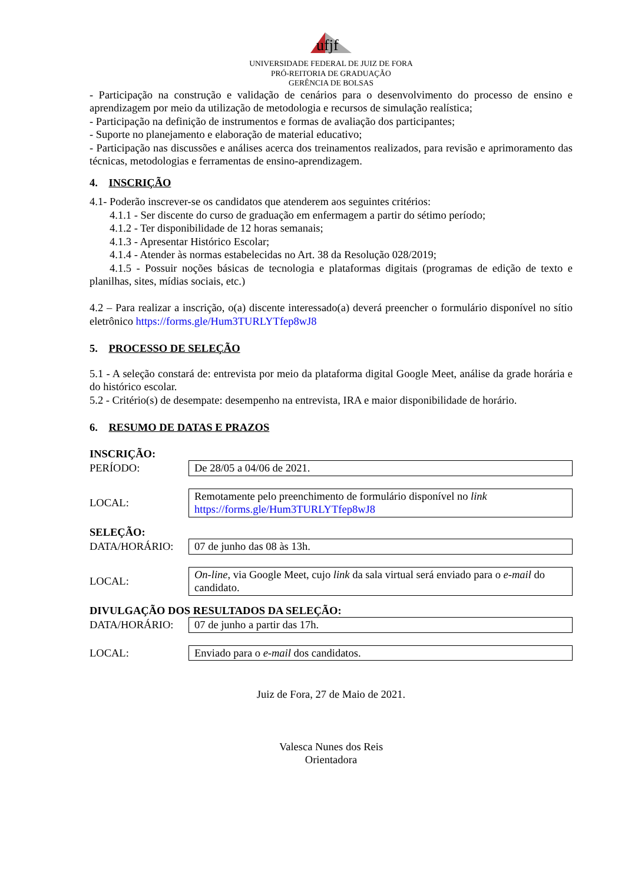ufjf
UNIVERSIDADE FEDERAL DE JUIZ DE FORA
PRÓ-REITORIA DE GRADUAÇÃO
GERÊNCIA DE BOLSAS
- Participação na construção e validação de cenários para o desenvolvimento do processo de ensino e aprendizagem por meio da utilização de metodologia e recursos de simulação realística;
- Participação na definição de instrumentos e formas de avaliação dos participantes;
- Suporte no planejamento e elaboração de material educativo;
- Participação nas discussões e análises acerca dos treinamentos realizados, para revisão e aprimoramento das técnicas, metodologias e ferramentas de ensino-aprendizagem.
4. INSCRIÇÃO
4.1- Poderão inscrever-se os candidatos que atenderem aos seguintes critérios:
4.1.1 - Ser discente do curso de graduação em enfermagem a partir do sétimo período;
4.1.2 - Ter disponibilidade de 12 horas semanais;
4.1.3 - Apresentar Histórico Escolar;
4.1.4 - Atender às normas estabelecidas no Art. 38 da Resolução 028/2019;
4.1.5 - Possuir noções básicas de tecnologia e plataformas digitais (programas de edição de texto e planilhas, sites, mídias sociais, etc.)
4.2 – Para realizar a inscrição, o(a) discente interessado(a) deverá preencher o formulário disponível no sítio eletrônico https://forms.gle/Hum3TURLYTfep8wJ8
5. PROCESSO DE SELEÇÃO
5.1 - A seleção constará de: entrevista por meio da plataforma digital Google Meet, análise da grade horária e do histórico escolar.
5.2 - Critério(s) de desempate: desempenho na entrevista, IRA e maior disponibilidade de horário.
6. RESUMO DE DATAS E PRAZOS
INSCRIÇÃO:
| PERÍODO: | De 28/05 a 04/06 de 2021. |
| LOCAL: | Remotamente pelo preenchimento de formulário disponível no link https://forms.gle/Hum3TURLYTfep8wJ8 |
SELEÇÃO:
| DATA/HORÁRIO: | 07 de junho das 08 às 13h. |
| LOCAL: | On-line , via Google Meet, cujo link da sala virtual será enviado para o e-mail do candidato. |
DIVULGAÇÃO DOS RESULTADOS DA SELEÇÃO:
| DATA/HORÁRIO: | 07 de junho a partir das 17h. |
| LOCAL: | Enviado para o e-mail dos candidatos. |
Juiz de Fora, 27 de Maio de 2021.
Valesca Nunes dos Reis
Orientadora